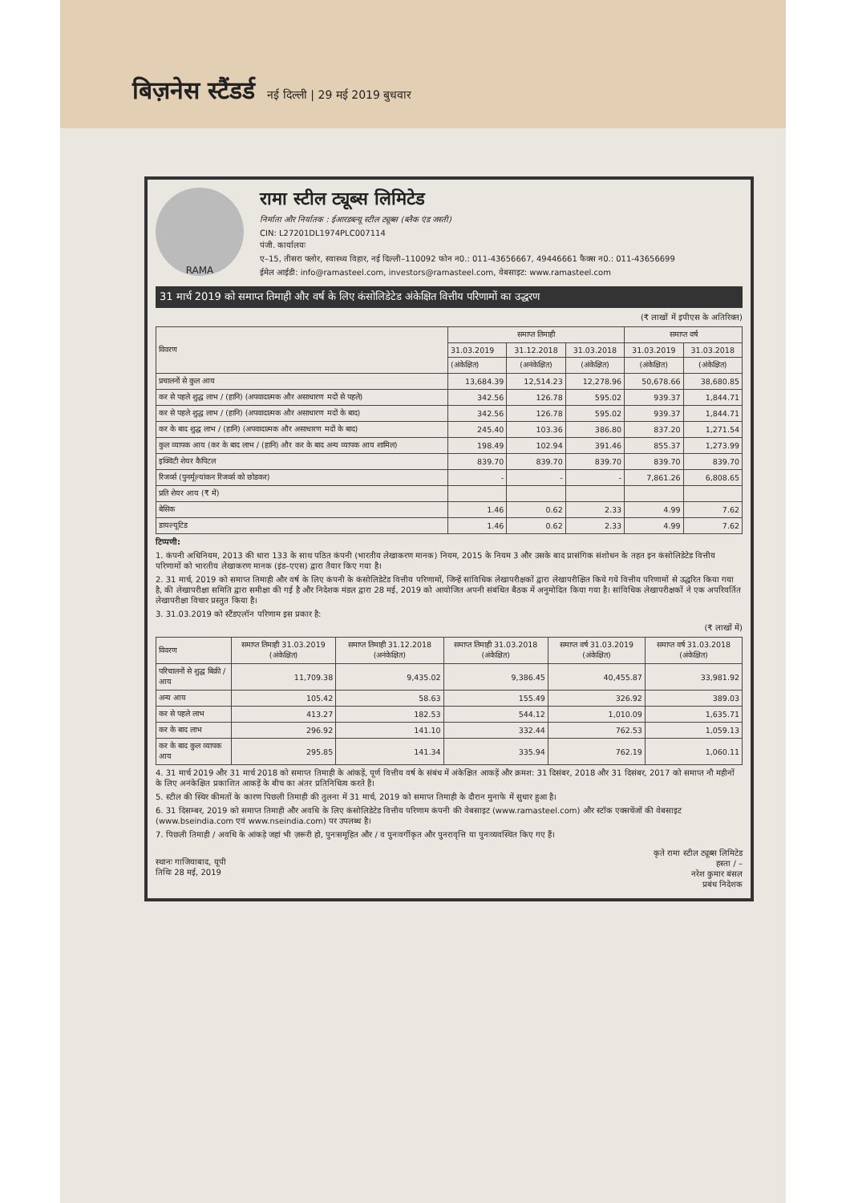बिज़नेस स्टैंडर्ड नई दिल्ली | 29 मई 2019 बुधवार
RAMA
रामा स्टील ट्यूब्स लिमिटेड
निर्माता और निर्यातक : ईआरडब्ल्यू स्टील ट्यूब्स (ब्लैक एंड जस्ती)
CIN: L27201DL1974PLC007114
पंजी. कार्यालयः
ए–15, तीसरा फ्लोर, स्वास्थ्य विहार, नई दिल्ली–110092 फोन न0.: 011-43656667, 49446661 फैक्स न0.: 011-43656699
ईमेल आईडी: info@ramasteel.com, investors@ramasteel.com, वेबसाइट: www.ramasteel.com
31 मार्च 2019 को समाप्त तिमाही और वर्ष के लिए कंसोलिडेटेड अंकेक्षित वित्तीय परिणामों का उद्धरण
(₹ लाखों में इपीएस के अतिरिक्त)
| विवरण | समाप्त तिमाही | | | समाप्त वर्ष | |
| --- | --- | --- | --- | --- | --- |
| | 31.03.2019 | 31.12.2018 | 31.03.2018 | 31.03.2019 | 31.03.2018 |
| | (अंकेक्षित) | (अनंकेक्षित) | (अंकेक्षित) | (अंकेक्षित) | (अंकेक्षित) |
| प्रचालनों से कुल आय | 13,684.39 | 12,514.23 | 12,278.96 | 50,678.66 | 38,680.85 |
| कर से पहले शुद्ध लाभ / (हानि) (अपवादात्मक और असाधारण मदों से पहले) | 342.56 | 126.78 | 595.02 | 939.37 | 1,844.71 |
| कर से पहले शुद्ध लाभ / (हानि) (अपवादात्मक और असाधारण मदों के बाद) | 342.56 | 126.78 | 595.02 | 939.37 | 1,844.71 |
| कर के बाद शुद्ध लाभ / (हानि) (अपवादात्मक और असाधारण मदों के बाद) | 245.40 | 103.36 | 386.80 | 837.20 | 1,271.54 |
| कुल व्यापक आय (कर के बाद लाभ / (हानि) और कर के बाद अन्य व्यापक आय शामिल) | 198.49 | 102.94 | 391.46 | 855.37 | 1,273.99 |
| इक्विटी शेयर कैपिटल | 839.70 | 839.70 | 839.70 | 839.70 | 839.70 |
| रिजर्व्स (पुनर्मूल्यांकन रिजर्व्स को छोडकर) | - | - | - | 7,861.26 | 6,808.65 |
| प्रति शेयर आय (₹ में) | | | | | |
| बेसिक | 1.46 | 0.62 | 2.33 | 4.99 | 7.62 |
| डायल्यूटिड | 1.46 | 0.62 | 2.33 | 4.99 | 7.62 |
टिप्पणी:
1. कंपनी अधिनियम, 2013 की धारा 133 के साथ पठित कंपनी (भारतीय लेखाकरण मानक) नियम, 2015 के नियम 3 और उसके बाद प्रासंगिक संशोधन के तहत इन कंसोलिडेटेड वित्तीय परिणामों को भारतीय लेखाकरण मानक (इंड–एएस) द्वारा तैयार किए गया है।
2. 31 मार्च, 2019 को समाप्त तिमाही और वर्ष के लिए कंपनी के कंसोलिडेटेड वित्तीय परिणामों, जिन्हें सांविधिक लेखापरीक्षकों द्वारा लेखापरीक्षित किये गये वित्तीय परिणामों से उद्धरित किया गया है, की लेखापरीक्षा समिति द्वारा समीक्षा की गई है और निदेशक मंडल द्वारा 28 मई, 2019 को आयोजित अपनी संबंधित बैठक में अनुमोदित किया गया है। सांविधिक लेखापरीक्षकों ने एक अपरिवर्तित लेखापरीक्षा विचार प्रस्तुत किया है।
3. 31.03.2019 को स्टैंडएलॉन परिणाम इस प्रकार है:
(₹ लाखों में)
| विवरण | समाप्त तिमाही 31.03.2019 (अंकेक्षित) | समाप्त तिमाही 31.12.2018 (अनंकेक्षित) | समाप्त तिमाही 31.03.2018 (अंकेक्षित) | समाप्त वर्ष 31.03.2019 (अंकेक्षित) | समाप्त वर्ष 31.03.2018 (अंकेक्षित) |
| --- | --- | --- | --- | --- | --- |
| परिचालनों से शुद्ध बिक्री / आय | 11,709.38 | 9,435.02 | 9,386.45 | 40,455.87 | 33,981.92 |
| अन्य आय | 105.42 | 58.63 | 155.49 | 326.92 | 389.03 |
| कर से पहले लाभ | 413.27 | 182.53 | 544.12 | 1,010.09 | 1,635.71 |
| कर के बाद लाभ | 296.92 | 141.10 | 332.44 | 762.53 | 1,059.13 |
| कर के बाद कुल व्यापक आय | 295.85 | 141.34 | 335.94 | 762.19 | 1,060.11 |
4. 31 मार्च 2019 और 31 मार्च 2018 को समाप्त तिमाही के आंकड़ें, पूर्ण वित्तीय वर्ष के संबंध में अंकेक्षित आकड़ें और क्रमश: 31 दिसंबर, 2018 और 31 दिसंबर, 2017 को समाप्त नौ महीनों के लिए अनंकेक्षित प्रकाशित आकड़ें के बीच का अंतर प्रतिनिधित्व करते हैं।
5. स्टील की स्थिर कीमतों के कारण पिछली तिमाही की तुलना में 31 मार्च, 2019 को समाप्त तिमाही के दौरान मुनाफे में सुधार हुआ है।
6. 31 दिसम्बर, 2019 को समाप्त तिमाही और अवधि के लिए कंसोलिडेटेड वित्तीय परिणाम कंपनी की वेबसाइट (www.ramasteel.com) और स्टॉक एक्सचेंजों की वेबसाइट (www.bseindia.com एवं www.nseindia.com) पर उपलब्ध है।
7. पिछली तिमाही / अवधि के आंकड़े जहां भी ज़रूरी हो, पुनःसमूहित और / व पुनःवर्गीकृत और पुनरावृत्ति या पुनःव्यवस्थित किए गए हैं।
स्थानः गाजियाबाद, यूपी
तिथिः 28 मई, 2019
कृते रामा स्टील ट्यूब्स लिमिटेड
हस्ता / –
नरेश कुमार बंसल
प्रबंध निदेशक